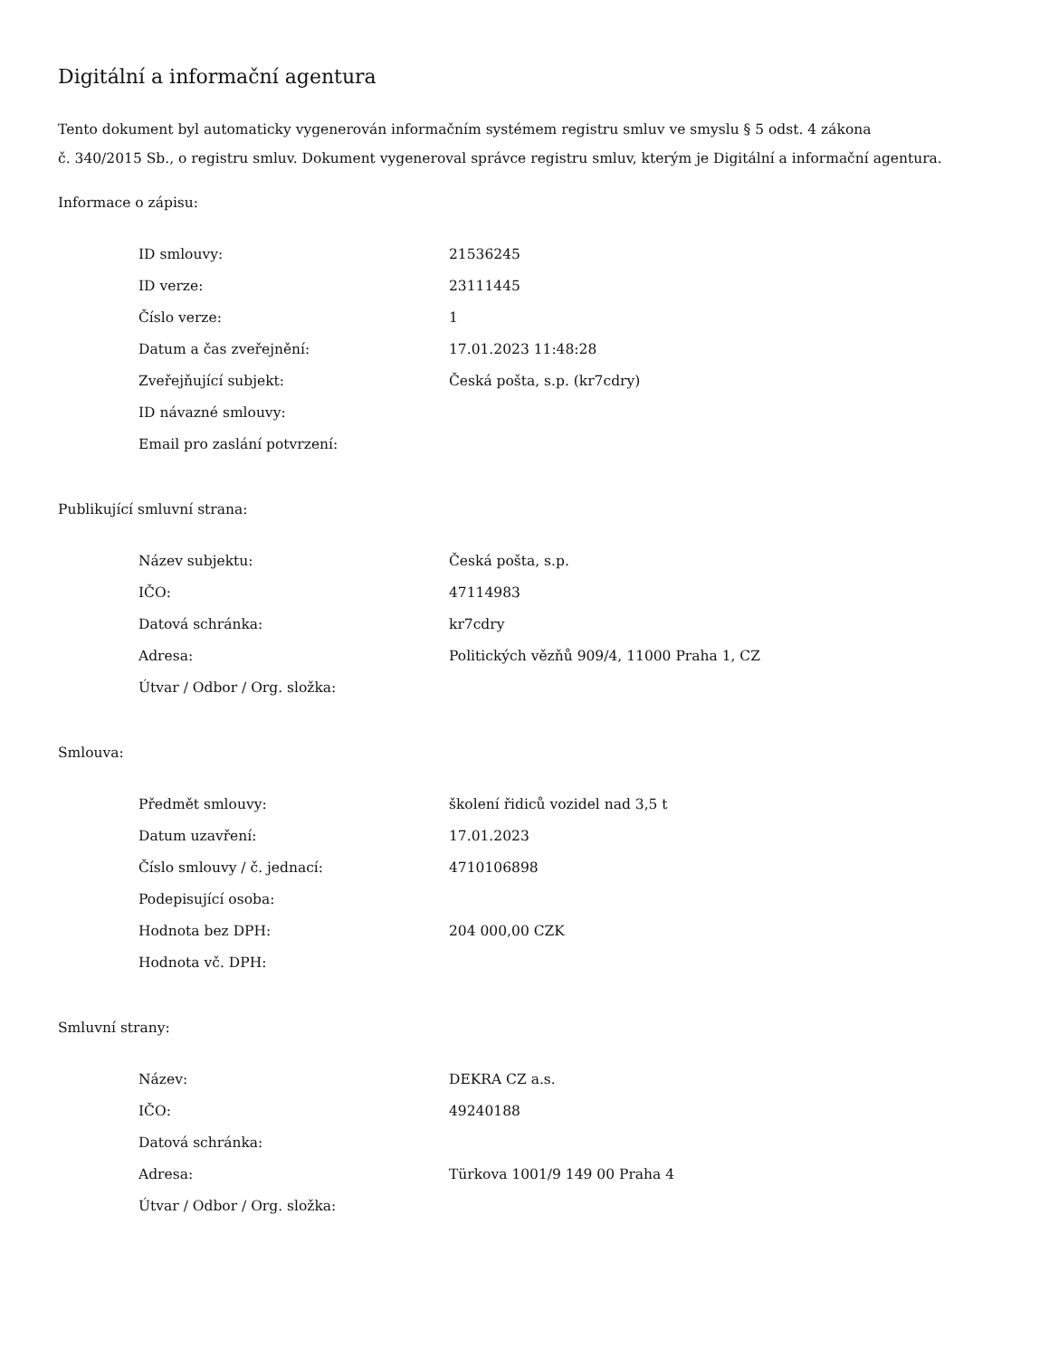Digitální a informační agentura
Tento dokument byl automaticky vygenerován informačním systémem registru smluv ve smyslu § 5 odst. 4 zákona
č. 340/2015 Sb., o registru smluv. Dokument vygeneroval správce registru smluv, kterým je Digitální a informační agentura.
Informace o zápisu:
| ID smlouvy: | 21536245 |
| ID verze: | 23111445 |
| Číslo verze: | 1 |
| Datum a čas zveřejnění: | 17.01.2023 11:48:28 |
| Zveřejňující subjekt: | Česká pošta, s.p. (kr7cdry) |
| ID návazné smlouvy: | |
| Email pro zaslání potvrzení: | |
Publikující smluvní strana:
| Název subjektu: | Česká pošta, s.p. |
| IČO: | 47114983 |
| Datová schránka: | kr7cdry |
| Adresa: | Politických vězňů 909/4, 11000 Praha 1, CZ |
| Útvar / Odbor / Org. složka: | |
Smlouva:
| Předmět smlouvy: | školení řidiců vozidel nad 3,5 t |
| Datum uzavření: | 17.01.2023 |
| Číslo smlouvy / č. jednací: | 4710106898 |
| Podepisující osoba: | |
| Hodnota bez DPH: | 204 000,00 CZK |
| Hodnota vč. DPH: | |
Smluvní strany:
| Název: | DEKRA CZ a.s. |
| IČO: | 49240188 |
| Datová schránka: | |
| Adresa: | Türkova 1001/9 149 00 Praha 4 |
| Útvar / Odbor / Org. složka: | |